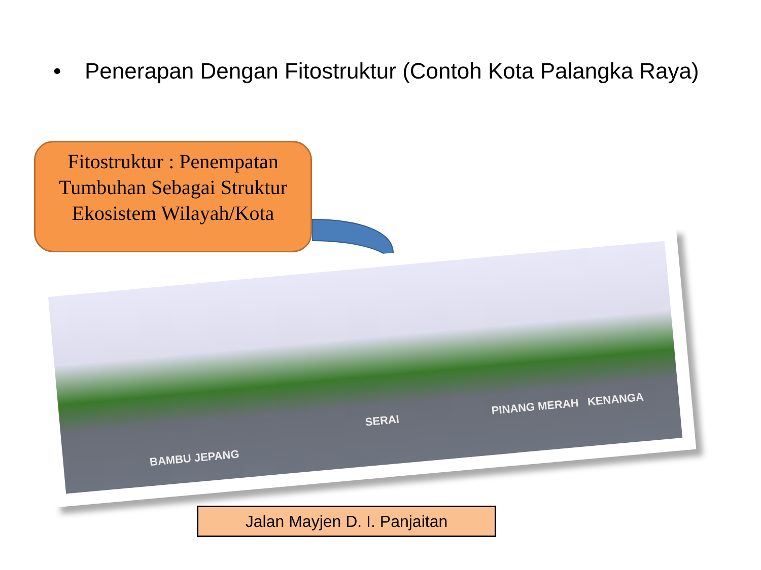• Penerapan Dengan Fitostruktur (Contoh Kota Palangka Raya)
Fitostruktur : Penempatan Tumbuhan Sebagai Struktur Ekosistem Wilayah/Kota
BAMBU JEPANG
SERAI PINANG MERAH KENANGA
Jalan Mayjen D. I. Panjaitan